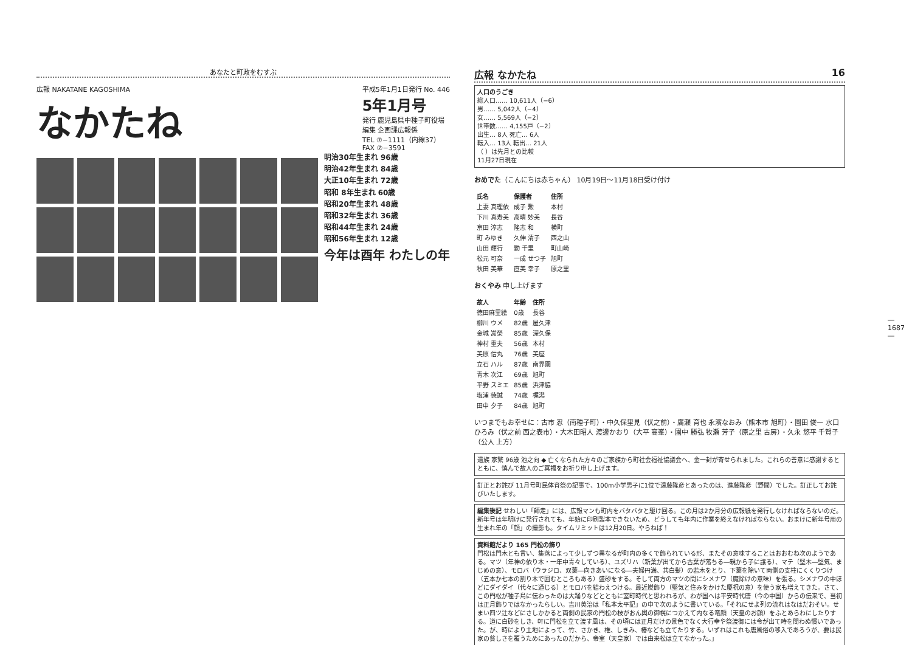あなたと町政をむすぶ
広報 NAKATANE KAGOSHIMA
なかたね
平成5年1月1日発行 No. 446
5年1月号
発行 鹿児島県中種子町役場
編集 企画課広報係
TEL ⑦−1111（内線37）
FAX ⑦−3591
明治30年生まれ 96歳
明治42年生まれ 84歳
大正10年生まれ 72歳
昭和 8年生まれ 60歳
昭和20年生まれ 48歳
昭和32年生まれ 36歳
昭和44年生まれ 24歳
昭和56年生まれ 12歳
今年は酉年 わたしの年
広報 なかたね 16
人口のうごき
総人口…… 10,611人（−6）
男…… 5,042人（−4）
女…… 5,569人（−2）
世帯数…… 4,155戸（−2）
出生… 8人 死亡… 6人
転入… 13人 転出… 21人
（ ）は先月との比較
11月27日現在
おめでた（こんにちは赤ちゃん） 10月19日〜11月18日受け付け
| 氏名 | 保護者 | 住所 |
| --- | --- | --- |
| 上妻 真理依 | 成子 勲 | 本村 |
| 下川 真寿美 | 高晴 妙美 | 長谷 |
| 京田 淳志 | 隆志 和 | 横町 |
| 町 みゆき | 久伸 清子 | 西之山 |
| 山田 輝行 | 勤 千里 | 町山崎 |
| 松元 可奈 | 一成 せつ子 | 旭町 |
| 秋田 美華 | 直美 幸子 | 原之里 |
おくやみ 申し上げます
| 故人 | 年齢 | 住所 |
| --- | --- | --- |
| 徳田麻里絵 | 0歳 | 長谷 |
| 柳川 ウメ | 82歳 | 屋久津 |
| 金城 嵩榮 | 85歳 | 深久保 |
| 神村 重夫 | 56歳 | 本村 |
| 美原 信丸 | 76歳 | 美座 |
| 立石 ハル | 87歳 | 南界園 |
| 青木 次江 | 69歳 | 旭町 |
| 平野 スミエ | 85歳 | 浜津脇 |
| 塩浦 徳誠 | 74歳 | 梶潟 |
| 田中 夕子 | 84歳 | 旭町 |
いつまでもお幸せに：古市 忍（南種子町）・中久保里見（伏之前）・廣瀬 育也 永濱なおみ（熊本市 旭町）・園田 俊一 水口ひろみ（伏之前 西之表市）・大木田昭人 渡邊かおり（大平 高峯）・園中 勝弘 牧瀬 芳子（原之里 古房）・久永 悠平 千賀子（公人 上方）
遺族 家繁 96歳 池之向 ◆ 亡くなられた方々のご家族から町社会福祉協議会へ、金一封が寄せられました。これらの善意に感謝するとともに、慎んで故人のご冥福をお祈り申し上げます。
訂正とお詫び 11月号町民体育祭の記事で、100m小学男子に1位で遠藤隆彦とあったのは、進藤隆彦（野間）でした。訂正してお詫びいたします。
編集後記 せわしい「師走」には、広報マンも町内をバタバタと駆け回る。この月は2か月分の広報紙を発行しなければならないのだ。新年号は年明けに発行されても、年始に印刷製本できないため、どうしても年内に作業を終えなければならない。おまけに新年号用の生まれ年の「顔」の撮影も。タイムリミットは12月20日。やらねば！
資料館だより 165 門松の飾り
門松は門木とも言い、集落によって少しずつ異なるが町内の多くで飾られている形、またその意味することはおおむね次のようである。マツ（年神の依り木・一年中青々している）、ユズリハ（新葉が出てから古葉が落ちる―親から子に譲る）、マテ（堅木―堅気、まじめの意）、モロバ（ウラジロ、双葉―向きあいになる―夫婦円満、共白髪）の若木をとり、下葉を除いて両側の支柱にくくりつけ（五本か七本の割り木で囲むところもある）盛砂をする。そして両方のマツの間にシメナワ（魔除けの意味）を張る。シメナワの中ほどにダイダイ（代々に通じる）とモロバを結わえつける。最近炭飾り（堅気と住みをかけた慶祝の意）を使う家も増えてきた。さて、この門松が種子島に伝わったのは大踊りなどとともに室町時代と思われるが、わが国へは平安時代唐（今の中国）からの伝来で、当初は正月飾りではなかったらしい。吉川英治は「私本太平記」の中で次のように書いている。「それにせよ列の流れはなはだおそい。せまい四ツ辻などにさしかかると両側の民家の門松の枝がおん輿の御幌につかえて内なる竜顔（天皇のお顔）をふとあらわにしたりする。道に白砂をしき、軒に門松を立て渡す風は、その頃には正月だけの景色でなく大行幸や祭渡御には令が出て時を問わぬ慣いであった。が、時により土地によって、竹、さかき、椎、しきみ、椿なども立てたりする。いずれはこれも唐風俗の移入であろうが、要は民家の貧しさを覆うためにあったのだから、帝室（天皇家）では由来松は立てなかった。」
― 1687 ―